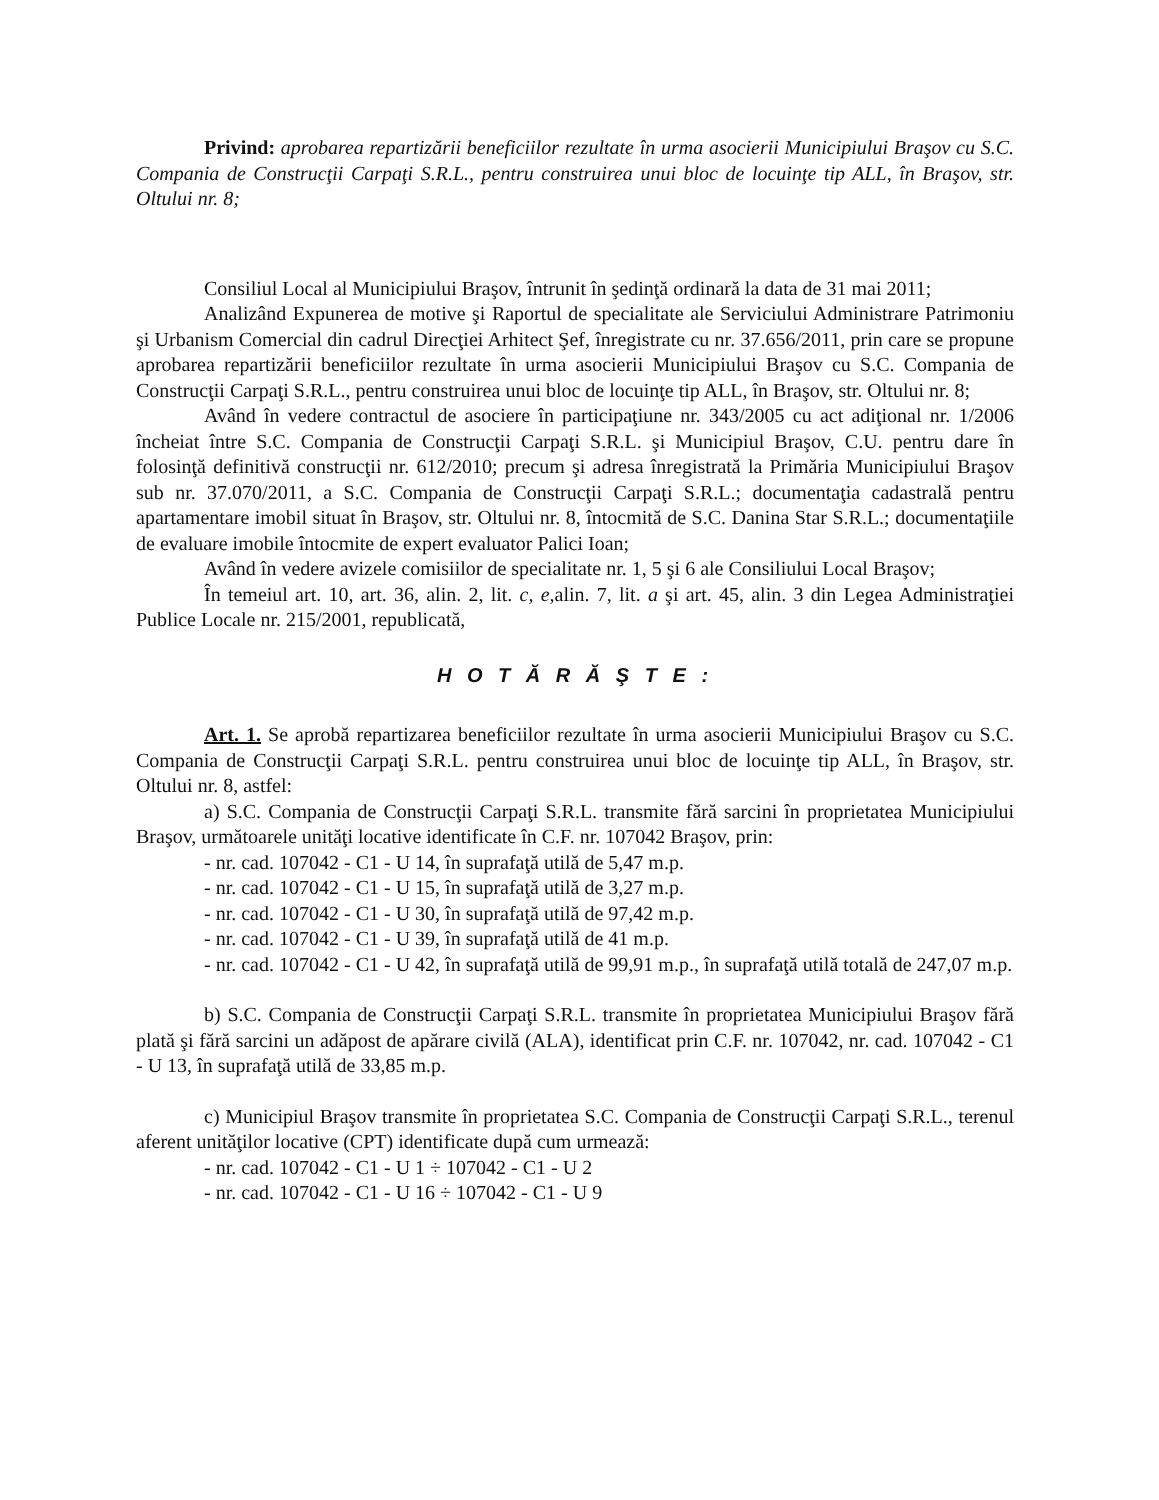Privind: aprobarea repartizării beneficiilor rezultate în urma asocierii Municipiului Braşov cu S.C. Compania de Construcţii Carpaţi S.R.L., pentru construirea unui bloc de locuinţe tip ALL, în Braşov, str. Oltului nr. 8;
Consiliul Local al Municipiului Braşov, întrunit în şedinţă ordinară la data de 31 mai 2011;
Analizând Expunerea de motive şi Raportul de specialitate ale Serviciului Administrare Patrimoniu şi Urbanism Comercial din cadrul Direcţiei Arhitect Şef, înregistrate cu nr. 37.656/2011, prin care se propune aprobarea repartizării beneficiilor rezultate în urma asocierii Municipiului Braşov cu S.C. Compania de Construcţii Carpaţi S.R.L., pentru construirea unui bloc de locuinţe tip ALL, în Braşov, str. Oltului nr. 8;
Având în vedere contractul de asociere în participaţiune nr. 343/2005 cu act adiţional nr. 1/2006 încheiat între S.C. Compania de Construcţii Carpaţi S.R.L. şi Municipiul Braşov, C.U. pentru dare în folosinţă definitivă construcţii nr. 612/2010; precum şi adresa înregistrată la Primăria Municipiului Braşov sub nr. 37.070/2011, a S.C. Compania de Construcţii Carpaţi S.R.L.; documentaţia cadastrală pentru apartamentare imobil situat în Braşov, str. Oltului nr. 8, întocmită de S.C. Danina Star S.R.L.; documentaţiile de evaluare imobile întocmite de expert evaluator Palici Ioan;
Având în vedere avizele comisiilor de specialitate nr. 1, 5 şi 6 ale Consiliului Local Braşov;
În temeiul art. 10, art. 36, alin. 2, lit. c, e, alin. 7, lit. a şi art. 45, alin. 3 din Legea Administraţiei Publice Locale nr. 215/2001, republicată,
H O T Ă R Ă Ş T E :
Art. 1. Se aprobă repartizarea beneficiilor rezultate în urma asocierii Municipiului Braşov cu S.C. Compania de Construcţii Carpaţi S.R.L. pentru construirea unui bloc de locuinţe tip ALL, în Braşov, str. Oltului nr. 8, astfel:
a) S.C. Compania de Construcţii Carpaţi S.R.L. transmite fără sarcini în proprietatea Municipiului Braşov, următoarele unităţi locative identificate în C.F. nr. 107042 Braşov, prin:
- nr. cad. 107042 - C1 - U 14, în suprafaţă utilă de 5,47 m.p.
- nr. cad. 107042 - C1 - U 15, în suprafaţă utilă de 3,27 m.p.
- nr. cad. 107042 - C1 - U 30, în suprafaţă utilă de 97,42 m.p.
- nr. cad. 107042 - C1 - U 39, în suprafaţă utilă de 41 m.p.
- nr. cad. 107042 - C1 - U 42, în suprafaţă utilă de 99,91 m.p., în suprafaţă utilă totală de 247,07 m.p.
b) S.C. Compania de Construcţii Carpaţi S.R.L. transmite în proprietatea Municipiului Braşov fără plată şi fără sarcini un adăpost de apărare civilă (ALA), identificat prin C.F. nr. 107042, nr. cad. 107042 - C1 - U 13, în suprafaţă utilă de 33,85 m.p.
c) Municipiul Braşov transmite în proprietatea S.C. Compania de Construcţii Carpaţi S.R.L., terenul aferent unităţilor locative (CPT) identificate după cum urmează:
- nr. cad. 107042 - C1 - U 1 ÷ 107042 - C1 - U 2
- nr. cad. 107042 - C1 - U 16 ÷ 107042 - C1 - U 9